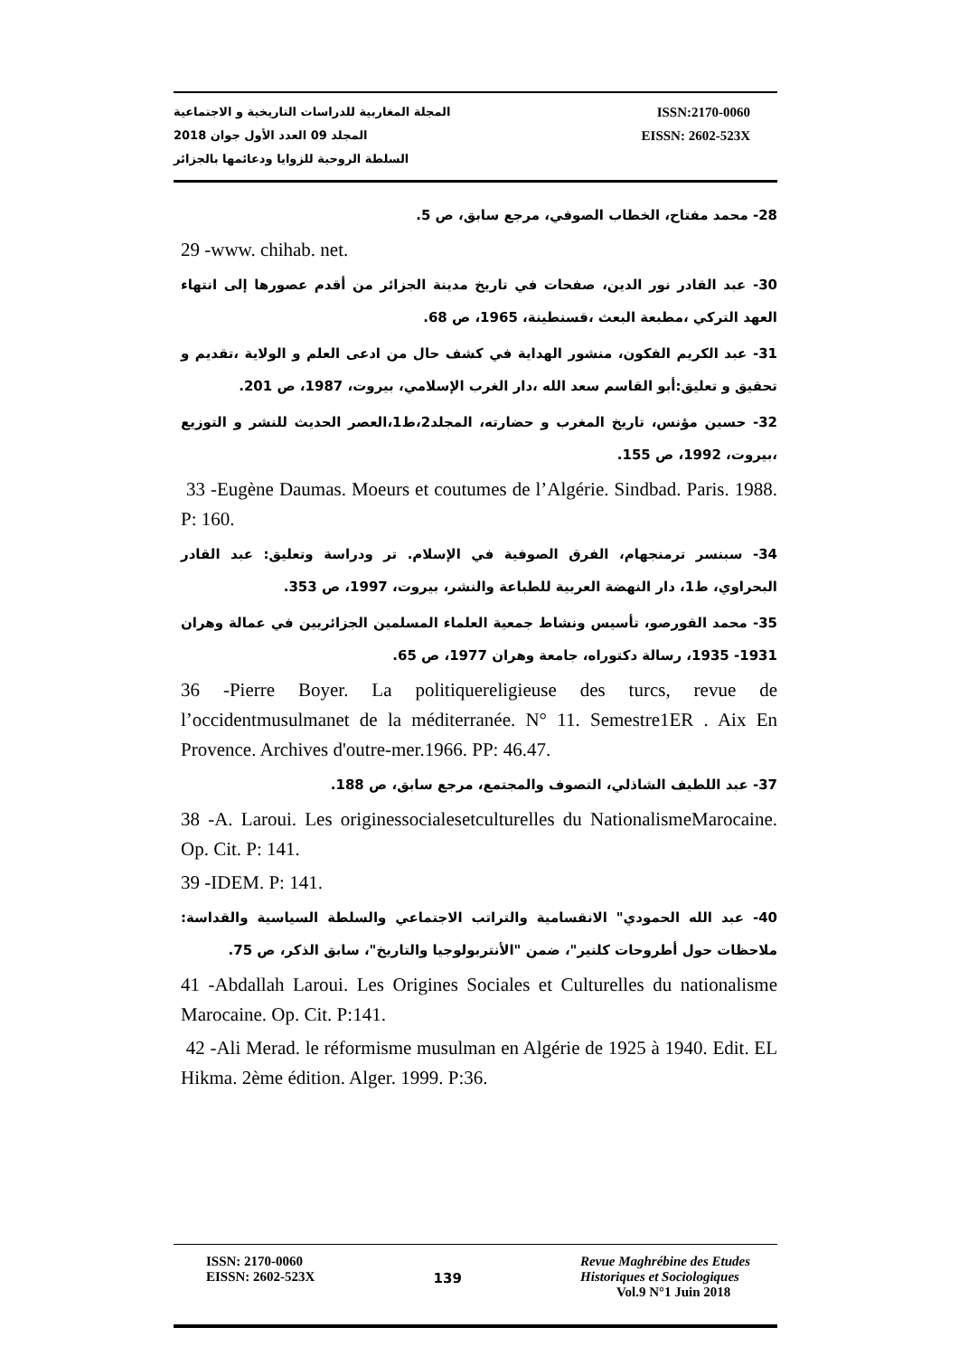المجلة المغاربية للدراسات التاريخية و الاجتماعية ISSN:2170-0060
المجلد 09 العدد الأول جوان 2018 EISSN: 2602-523X
السلطة الروحية للزوايا ودعائمها بالجزائر
28- محمد مفتاح، الخطاب الصوفي، مرجع سابق، ص 5.
29 -www. chihab. net.
30- عبد القادر نور الدين، صفحات في تاريخ مدينة الجزائر من أقدم عصورها إلى انتهاء العهد التركي ،مطبعة البعث ،قسنطينة، 1965، ص 68.
31- عبد الكريم الفكون، منشور الهداية في كشف حال من ادعى العلم و الولاية ،تقديم و تحقيق و تعليق:أبو القاسم سعد الله ،دار الغرب الإسلامي، بيروت، 1987، ص 201.
32- حسين مؤنس، تاريخ المغرب و حضارته، المجلد2،ط1،العصر الحديث للنشر و التوزيع ،بيروت، 1992، ص 155.
33 -Eugène Daumas. Moeurs et coutumes de l’Algérie. Sindbad. Paris. 1988. P: 160.
34- سبنسر ترمنجهام، الفرق الصوفية في الإسلام. تر ودراسة وتعليق: عبد القادر البحراوي، ط1، دار النهضة العربية للطباعة والنشر، بيروت، 1997، ص 353.
35- محمد القورصو، تأسيس ونشاط جمعية العلماء المسلمين الجزائريين في عمالة وهران 1931- 1935، رسالة دكتوراه، جامعة وهران 1977، ص 65.
36 -Pierre Boyer. La politiquereligieuse des turcs, revue de l’occidentmusulmanet de la méditerranée. N° 11. Semestre1ER . Aix En Provence. Archives d'outre-mer.1966. PP: 46.47.
37- عبد اللطيف الشاذلي، التصوف والمجتمع، مرجع سابق، ص 188.
38 -A. Laroui. Les originessocialesetculturelles du NationalismeMarocaine. Op. Cit. P: 141.
39 -IDEM. P: 141.
40- عبد الله الحمودي" الانقسامية والتراتب الاجتماعي والسلطة السياسية والقداسة: ملاحظات حول أطروحات كلنير"، ضمن "الأنتربولوجيا والتاريخ"، سابق الذكر، ص 75.
41 -Abdallah Laroui. Les Origines Sociales et Culturelles du nationalisme Marocaine. Op. Cit. P:141.
42 -Ali Merad. le réformisme musulman en Algérie de 1925 à 1940. Edit. EL Hikma. 2ème édition. Alger. 1999. P:36.
ISSN: 2170-0060
EISSN: 2602-523X
139
Revue Maghrébine des Etudes
Historiques et Sociologiques
Vol.9 N°1 Juin 2018